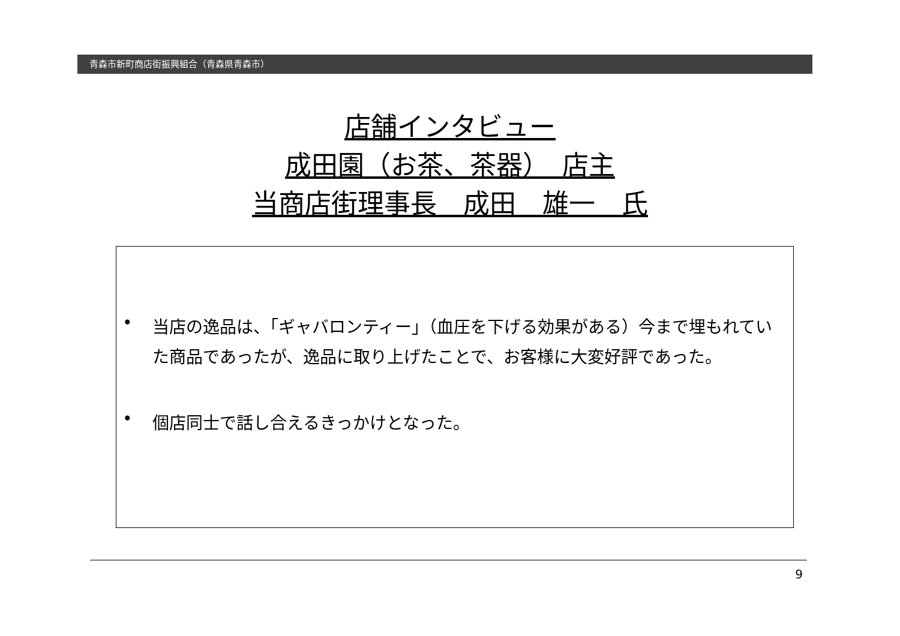青森市新町商店街振興組合（青森県青森市）
店舗インタビュー
成田園（お茶、茶器）　店主
当商店街理事長　成田　雄一　氏
•
当店の逸品は、「ギャバロンティー」（血圧を下げる効果がある）今まで埋もれていた商品であったが、逸品に取り上げたことで、お客様に大変好評であった。
•
個店同士で話し合えるきっかけとなった。
9